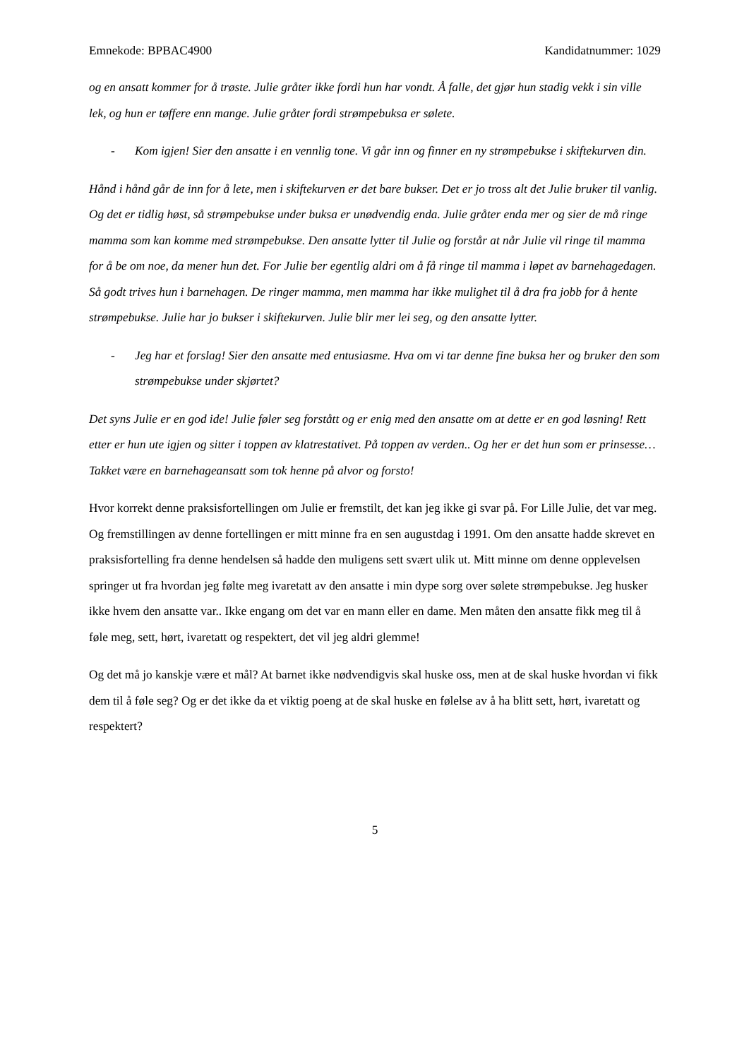Emnekode: BPBAC4900 Kandidatnummer: 1029
og en ansatt kommer for å trøste. Julie gråter ikke fordi hun har vondt. Å falle, det gjør hun stadig vekk i sin ville lek, og hun er tøffere enn mange. Julie gråter fordi strømpebuksa er sølete.
- Kom igjen! Sier den ansatte i en vennlig tone. Vi går inn og finner en ny strømpebukse i skiftekurven din.
Hånd i hånd går de inn for å lete, men i skiftekurven er det bare bukser. Det er jo tross alt det Julie bruker til vanlig. Og det er tidlig høst, så strømpebukse under buksa er unødvendig enda. Julie gråter enda mer og sier de må ringe mamma som kan komme med strømpebukse. Den ansatte lytter til Julie og forstår at når Julie vil ringe til mamma for å be om noe, da mener hun det. For Julie ber egentlig aldri om å få ringe til mamma i løpet av barnehagedagen. Så godt trives hun i barnehagen. De ringer mamma, men mamma har ikke mulighet til å dra fra jobb for å hente strømpebukse. Julie har jo bukser i skiftekurven. Julie blir mer lei seg, og den ansatte lytter.
- Jeg har et forslag! Sier den ansatte med entusiasme. Hva om vi tar denne fine buksa her og bruker den som strømpebukse under skjørtet?
Det syns Julie er en god ide! Julie føler seg forstått og er enig med den ansatte om at dette er en god løsning! Rett etter er hun ute igjen og sitter i toppen av klatrestativet. På toppen av verden.. Og her er det hun som er prinsesse… Takket være en barnehageansatt som tok henne på alvor og forsto!
Hvor korrekt denne praksisfortellingen om Julie er fremstilt, det kan jeg ikke gi svar på. For Lille Julie, det var meg. Og fremstillingen av denne fortellingen er mitt minne fra en sen augustdag i 1991. Om den ansatte hadde skrevet en praksisfortelling fra denne hendelsen så hadde den muligens sett svært ulik ut. Mitt minne om denne opplevelsen springer ut fra hvordan jeg følte meg ivaretatt av den ansatte i min dype sorg over sølete strømpebukse. Jeg husker ikke hvem den ansatte var.. Ikke engang om det var en mann eller en dame. Men måten den ansatte fikk meg til å føle meg, sett, hørt, ivaretatt og respektert, det vil jeg aldri glemme!
Og det må jo kanskje være et mål? At barnet ikke nødvendigvis skal huske oss, men at de skal huske hvordan vi fikk dem til å føle seg? Og er det ikke da et viktig poeng at de skal huske en følelse av å ha blitt sett, hørt, ivaretatt og respektert?
5